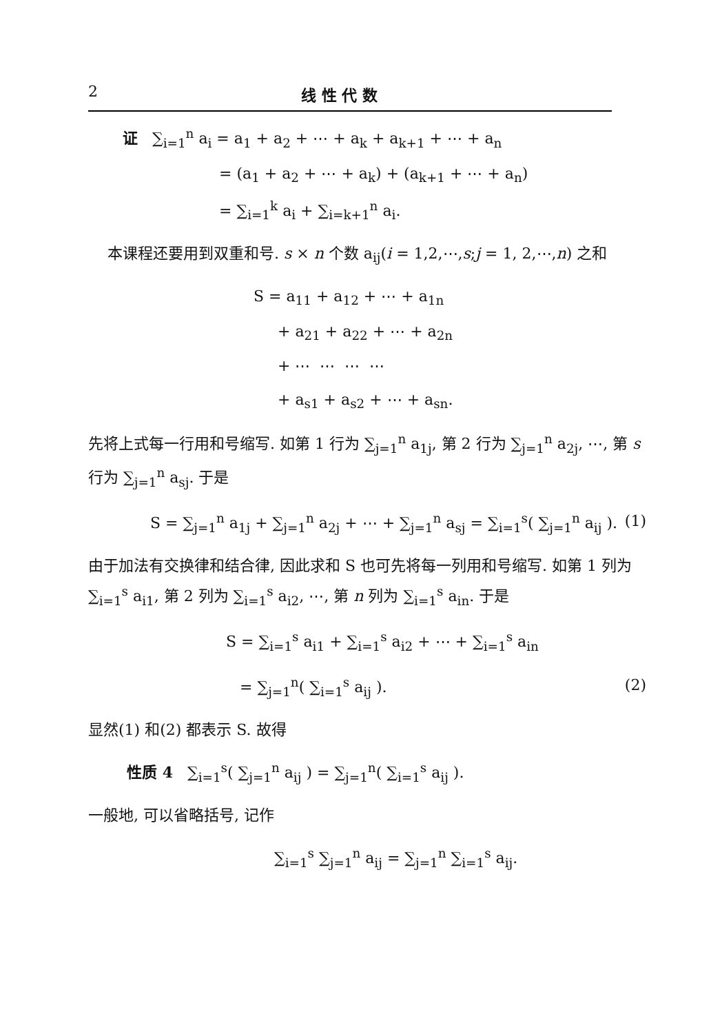2 线 性 代 数
证 ∑<sub>i=1</sub><sup>n</sup> a<sub>i</sub> = a<sub>1</sub> + a<sub>2</sub> + ⋯ + a<sub>k</sub> + a<sub>k+1</sub> + ⋯ + a<sub>n</sub>
= (a<sub>1</sub> + a<sub>2</sub> + ⋯ + a<sub>k</sub>) + (a<sub>k+1</sub> + ⋯ + a<sub>n</sub>)
= ∑<sub>i=1</sub><sup>k</sup> a<sub>i</sub> + ∑<sub>i=k+1</sub><sup>n</sup> a<sub>i</sub>.
本课程还要用到双重和号. s × n 个数 a<sub>ij</sub>(i = 1,2,⋯,s;j = 1, 2,⋯,n) 之和
S = a<sub>11</sub> + a<sub>12</sub> + ⋯ + a<sub>1n</sub>
+ a<sub>21</sub> + a<sub>22</sub> + ⋯ + a<sub>2n</sub>
+ ⋯ ⋯ ⋯ ⋯
+ a<sub>s1</sub> + a<sub>s2</sub> + ⋯ + a<sub>sn</sub>.
先将上式每一行用和号缩写. 如第 1 行为 ∑<sub>j=1</sub><sup>n</sup> a<sub>1j</sub>, 第 2 行为 ∑<sub>j=1</sub><sup>n</sup> a<sub>2j</sub>, ⋯, 第 s 行为 ∑<sub>j=1</sub><sup>n</sup> a<sub>sj</sub>. 于是
S = ∑<sub>j=1</sub><sup>n</sup> a<sub>1j</sub> + ∑<sub>j=1</sub><sup>n</sup> a<sub>2j</sub> + ⋯ + ∑<sub>j=1</sub><sup>n</sup> a<sub>sj</sub> = ∑<sub>i=1</sub><sup>s</sup>( ∑<sub>j=1</sub><sup>n</sup> a<sub>ij</sub> ). (1)
由于加法有交换律和结合律, 因此求和 S 也可先将每一列用和号缩写. 如第 1 列为 ∑<sub>i=1</sub><sup>s</sup> a<sub>i1</sub>, 第 2 列为 ∑<sub>i=1</sub><sup>s</sup> a<sub>i2</sub>, ⋯, 第 n 列为 ∑<sub>i=1</sub><sup>s</sup> a<sub>in</sub>. 于是
S = ∑<sub>i=1</sub><sup>s</sup> a<sub>i1</sub> + ∑<sub>i=1</sub><sup>s</sup> a<sub>i2</sub> + ⋯ + ∑<sub>i=1</sub><sup>s</sup> a<sub>in</sub>
= ∑<sub>j=1</sub><sup>n</sup>( ∑<sub>i=1</sub><sup>s</sup> a<sub>ij</sub> ). (2)
显然(1) 和(2) 都表示 S. 故得
性质 4 ∑<sub>i=1</sub><sup>s</sup>( ∑<sub>j=1</sub><sup>n</sup> a<sub>ij</sub> ) = ∑<sub>j=1</sub><sup>n</sup>( ∑<sub>i=1</sub><sup>s</sup> a<sub>ij</sub> ).
一般地, 可以省略括号, 记作
∑<sub>i=1</sub><sup>s</sup> ∑<sub>j=1</sub><sup>n</sup> a<sub>ij</sub> = ∑<sub>j=1</sub><sup>n</sup> ∑<sub>i=1</sub><sup>s</sup> a<sub>ij</sub>.